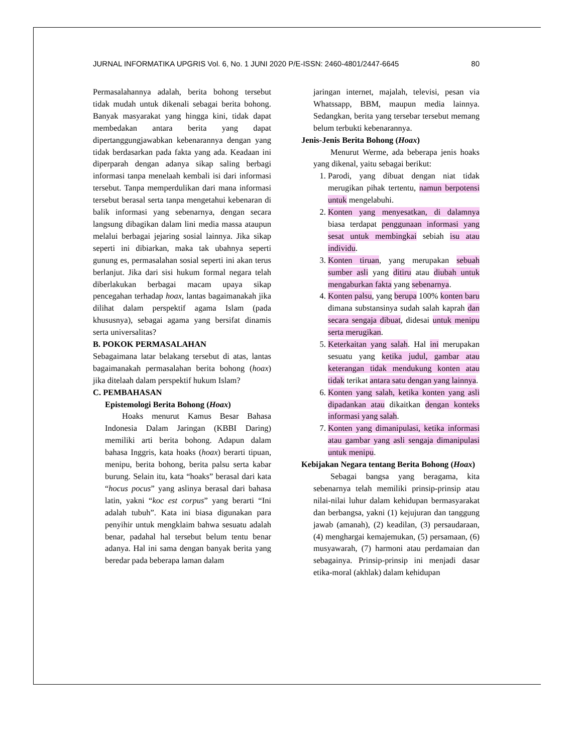JURNAL INFORMATIKA UPGRIS Vol. 6, No. 1 JUNI 2020 P/E-ISSN: 2460-4801/2447-6645 80
Permasalahannya adalah, berita bohong tersebut tidak mudah untuk dikenali sebagai berita bohong. Banyak masyarakat yang hingga kini, tidak dapat membedakan antara berita yang dapat dipertanggungjawabkan kebenarannya dengan yang tidak berdasarkan pada fakta yang ada. Keadaan ini diperparah dengan adanya sikap saling berbagi informasi tanpa menelaah kembali isi dari informasi tersebut. Tanpa memperdulikan dari mana informasi tersebut berasal serta tanpa mengetahui kebenaran di balik informasi yang sebenarnya, dengan secara langsung dibagikan dalam lini media massa ataupun melalui berbagai jejaring sosial lainnya. Jika sikap seperti ini dibiarkan, maka tak ubahnya seperti gunung es, permasalahan sosial seperti ini akan terus berlanjut. Jika dari sisi hukum formal negara telah diberlakukan berbagai macam upaya sikap pencegahan terhadap hoax, lantas bagaimanakah jika dilihat dalam perspektif agama Islam (pada khususnya), sebagai agama yang bersifat dinamis serta universalitas?
B. POKOK PERMASALAHAN
Sebagaimana latar belakang tersebut di atas, lantas bagaimanakah permasalahan berita bohong (hoax) jika ditelaah dalam perspektif hukum Islam?
C. PEMBAHASAN
Epistemologi Berita Bohong (Hoax)
Hoaks menurut Kamus Besar Bahasa Indonesia Dalam Jaringan (KBBI Daring) memiliki arti berita bohong. Adapun dalam bahasa Inggris, kata hoaks (hoax) berarti tipuan, menipu, berita bohong, berita palsu serta kabar burung. Selain itu, kata “hoaks” berasal dari kata “hocus pocus” yang aslinya berasal dari bahasa latin, yakni “koc est corpus” yang berarti “Ini adalah tubuh”. Kata ini biasa digunakan para penyihir untuk mengklaim bahwa sesuatu adalah benar, padahal hal tersebut belum tentu benar adanya. Hal ini sama dengan banyak berita yang beredar pada beberapa laman dalam
jaringan internet, majalah, televisi, pesan via Whatssapp, BBM, maupun media lainnya. Sedangkan, berita yang tersebar tersebut memang belum terbukti kebenarannya.
Jenis-Jenis Berita Bohong (Hoax)
Menurut Werme, ada beberapa jenis hoaks yang dikenal, yaitu sebagai berikut:
1. Parodi, yang dibuat dengan niat tidak merugikan pihak tertentu, namun berpotensi untuk mengelabuhi.
2. Konten yang menyesatkan, di dalamnya biasa terdapat penggunaan informasi yang sesat untuk membingkai sebiah isu atau individu.
3. Konten tiruan, yang merupakan sebuah sumber asli yang ditiru atau diubah untuk mengaburkan fakta yang sebenarnya.
4. Konten palsu, yang berupa 100% konten baru dimana substansinya sudah salah kaprah dan secara sengaja dibuat, didesai untuk menipu serta merugikan.
5. Keterkaitan yang salah. Hal ini merupakan sesuatu yang ketika judul, gambar atau keterangan tidak mendukung konten atau tidak terikat antara satu dengan yang lainnya.
6. Konten yang salah, ketika konten yang asli dipadankan atau dikaitkan dengan konteks informasi yang salah.
7. Konten yang dimanipulasi, ketika informasi atau gambar yang asli sengaja dimanipulasi untuk menipu.
Kebijakan Negara tentang Berita Bohong (Hoax)
Sebagai bangsa yang beragama, kita sebenarnya telah memiliki prinsip-prinsip atau nilai-nilai luhur dalam kehidupan bermasyarakat dan berbangsa, yakni (1) kejujuran dan tanggung jawab (amanah), (2) keadilan, (3) persaudaraan, (4) menghargai kemajemukan, (5) persamaan, (6) musyawarah, (7) harmoni atau perdamaian dan sebagainya. Prinsip-prinsip ini menjadi dasar etika-moral (akhlak) dalam kehidupan